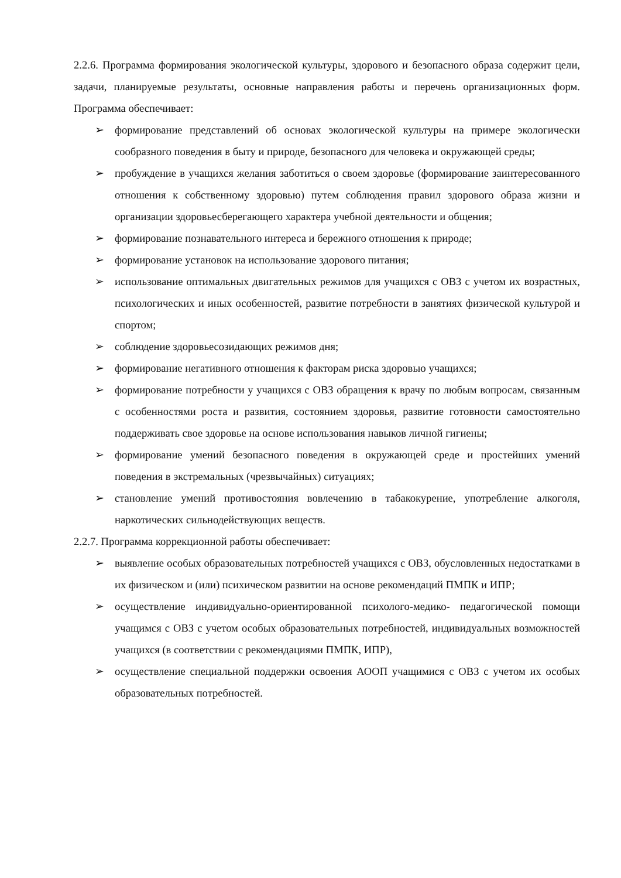2.2.6. Программа формирования экологической культуры, здорового и безопасного образа содержит цели, задачи, планируемые результаты, основные направления работы и перечень организационных форм. Программа обеспечивает:
➢ формирование представлений об основах экологической культуры на примере экологически сообразного поведения в быту и природе, безопасного для человека и окружающей среды;
➢ пробуждение в учащихся желания заботиться о своем здоровье (формирование заинтересованного отношения к собственному здоровью) путем соблюдения правил здорового образа жизни и организации здоровьесберегающего характера учебной деятельности и общения;
➢ формирование познавательного интереса и бережного отношения к природе;
➢ формирование установок на использование здорового питания;
➢ использование оптимальных двигательных режимов для учащихся с ОВЗ с учетом их возрастных, психологических и иных особенностей, развитие потребности в занятиях физической культурой и спортом;
➢ соблюдение здоровьесозидающих режимов дня;
➢ формирование негативного отношения к факторам риска здоровью учащихся;
➢ формирование потребности у учащихся с ОВЗ обращения к врачу по любым вопросам, связанным с особенностями роста и развития, состоянием здоровья, развитие готовности самостоятельно поддерживать свое здоровье на основе использования навыков личной гигиены;
➢ формирование умений безопасного поведения в окружающей среде и простейших умений поведения в экстремальных (чрезвычайных) ситуациях;
➢ становление умений противостояния вовлечению в табакокурение, употребление алкоголя, наркотических сильнодействующих веществ.
2.2.7. Программа коррекционной работы обеспечивает:
➢ выявление особых образовательных потребностей учащихся с ОВЗ, обусловленных недостатками в их физическом и (или) психическом развитии на основе рекомендаций ПМПК и ИПР;
➢ осуществление индивидуально-ориентированной психолого-медико- педагогической помощи учащимся с ОВЗ с учетом особых образовательных потребностей, индивидуальных возможностей учащихся (в соответствии с рекомендациями ПМПК, ИПР),
➢ осуществление специальной поддержки освоения АООП учащимися с ОВЗ с учетом их особых образовательных потребностей.